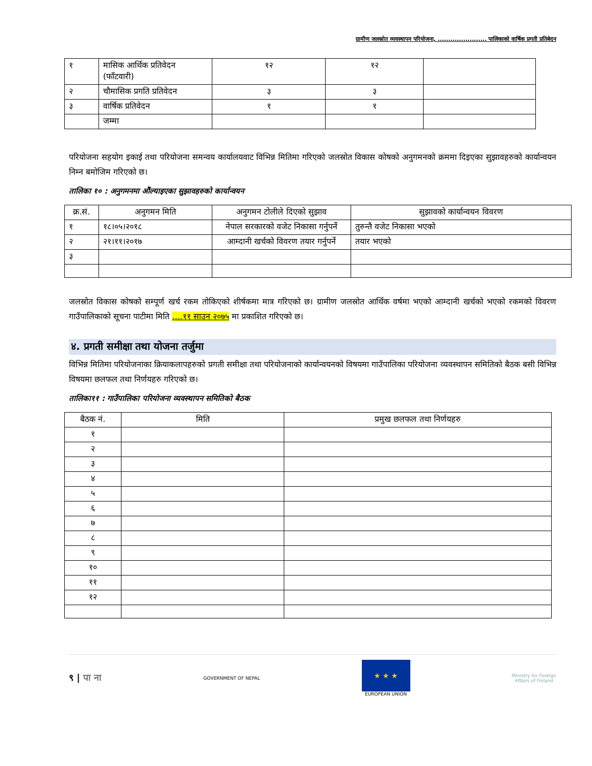ग्रामीण जलस्रोत व्यवस्थापन परियोजना, ....................... पालिकाको वार्षिक प्रगती प्रतिबेदन
| १ | मासिक आर्थिक प्रतिवेदन (फाँटवारी) | १२ | १२ | |
| २ | चौमासिक प्रगति प्रतिवेदन | ३ | ३ | |
| ३ | वार्षिक प्रतिवेदन | १ | १ | |
| | जम्मा | | | |
परियोजना सहयोग इकाई तथा परियोजना समन्वय कार्यालयवाट विभिन्न मितिमा गरिएको जलस्रोत विकास कोषको अनुगमनको क्रममा दिइएका सुझावहरुको कार्यान्वयन निम्न बमोजिम गरिएको छ।
तालिका १० : अनुगमनमा औंल्याइएका सुझावहरुको कार्यान्वयन
| क्र.सं. | अनुगमन मिति | अनुगमन टोलीले दिएको सुझाव | सुझावको कार्यान्वयन विवरण |
| --- | --- | --- | --- |
| १ | १८।०५।२०१८ | नेपाल सरकारको वजेट निकासा गर्नुपर्ने | तुरुन्तै वजेट निकासा भएको |
| २ | २१।११।२०१७ | आम्दानी खर्चको विवरण तयार गर्नुपर्ने | तयार भएको |
| ३ | | | |
जलस्रोत विकास कोषको सम्पूर्ण खर्च रकम तोकिएको शीर्षकमा मात्र गरिएको छ। ग्रामीण जलस्रोत आर्थिक वर्षमा भएको आम्दानी खर्चको भएको रकमको विवरण गाउँपालिकाको सूचना पाटीमा मिति ....११ साउन २०७५ मा प्रकाशित गरिएको छ।
४. प्रगती समीक्षा तथा योजना तर्जुमा
विभिन्न मितिमा परियोजनाका क्रियाकलापहरुको प्रगती समीक्षा तथा परियोजनाको कार्यान्वयनको विषयमा गाउँपालिका परियोजना व्यवस्थापन समितिको बैठक बसी विभिन्न विषयमा छलफल तथा निर्णयहरु गरिएको छ।
तालिका११ : गाउँपालिका परियोजना व्यवस्थापन समितिको बैठक
| बैठक नं. | मिति | प्रमुख छलफल तथा निर्णयहरु |
| --- | --- | --- |
| १ | | |
| २ | | |
| ३ | | |
| ४ | | |
| ५ | | |
| ६ | | |
| ७ | | |
| ८ | | |
| ९ | | |
| १० | | |
| ११ | | |
| १२ | | |
९ | पा ना
GOVERNMENT OF NEPAL
★ ★ ★
EUROPEAN UNION
Ministry for Foreign
Affairs of Finland